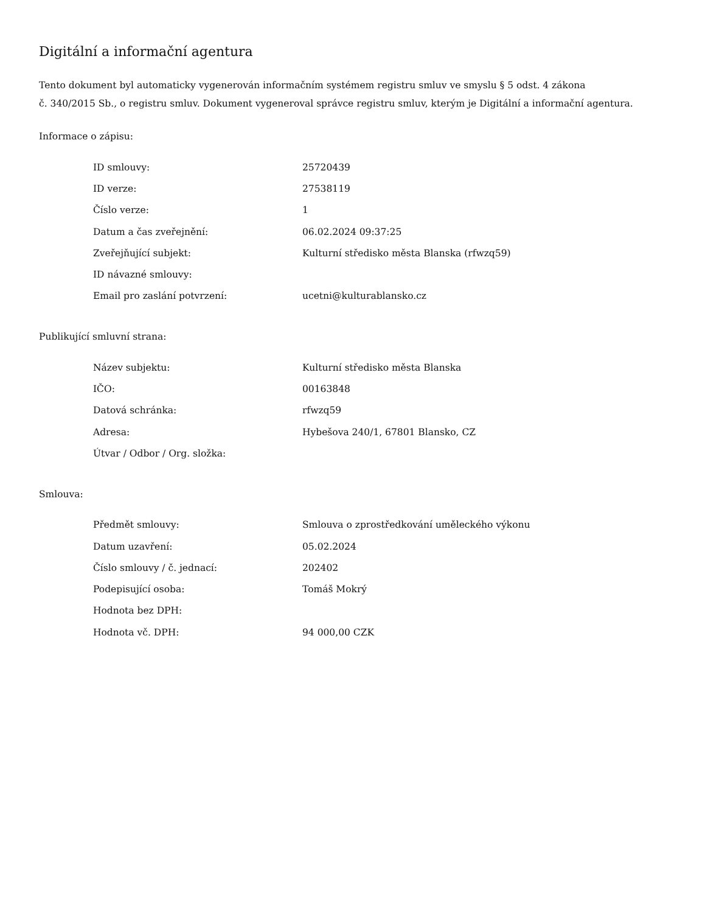Digitální a informační agentura
Tento dokument byl automaticky vygenerován informačním systémem registru smluv ve smyslu § 5 odst. 4 zákona
č. 340/2015 Sb., o registru smluv. Dokument vygeneroval správce registru smluv, kterým je Digitální a informační agentura.
Informace o zápisu:
| ID smlouvy: | 25720439 |
| ID verze: | 27538119 |
| Číslo verze: | 1 |
| Datum a čas zveřejnění: | 06.02.2024 09:37:25 |
| Zveřejňující subjekt: | Kulturní středisko města Blanska (rfwzq59) |
| ID návazné smlouvy: | |
| Email pro zaslání potvrzení: | ucetni@kulturablansko.cz |
Publikující smluvní strana:
| Název subjektu: | Kulturní středisko města Blanska |
| IČO: | 00163848 |
| Datová schránka: | rfwzq59 |
| Adresa: | Hybešova 240/1, 67801 Blansko, CZ |
| Útvar / Odbor / Org. složka: | |
Smlouva:
| Předmět smlouvy: | Smlouva o zprostředkování uměleckého výkonu |
| Datum uzavření: | 05.02.2024 |
| Číslo smlouvy / č. jednací: | 202402 |
| Podepisující osoba: | Tomáš Mokrý |
| Hodnota bez DPH: | |
| Hodnota vč. DPH: | 94 000,00 CZK |